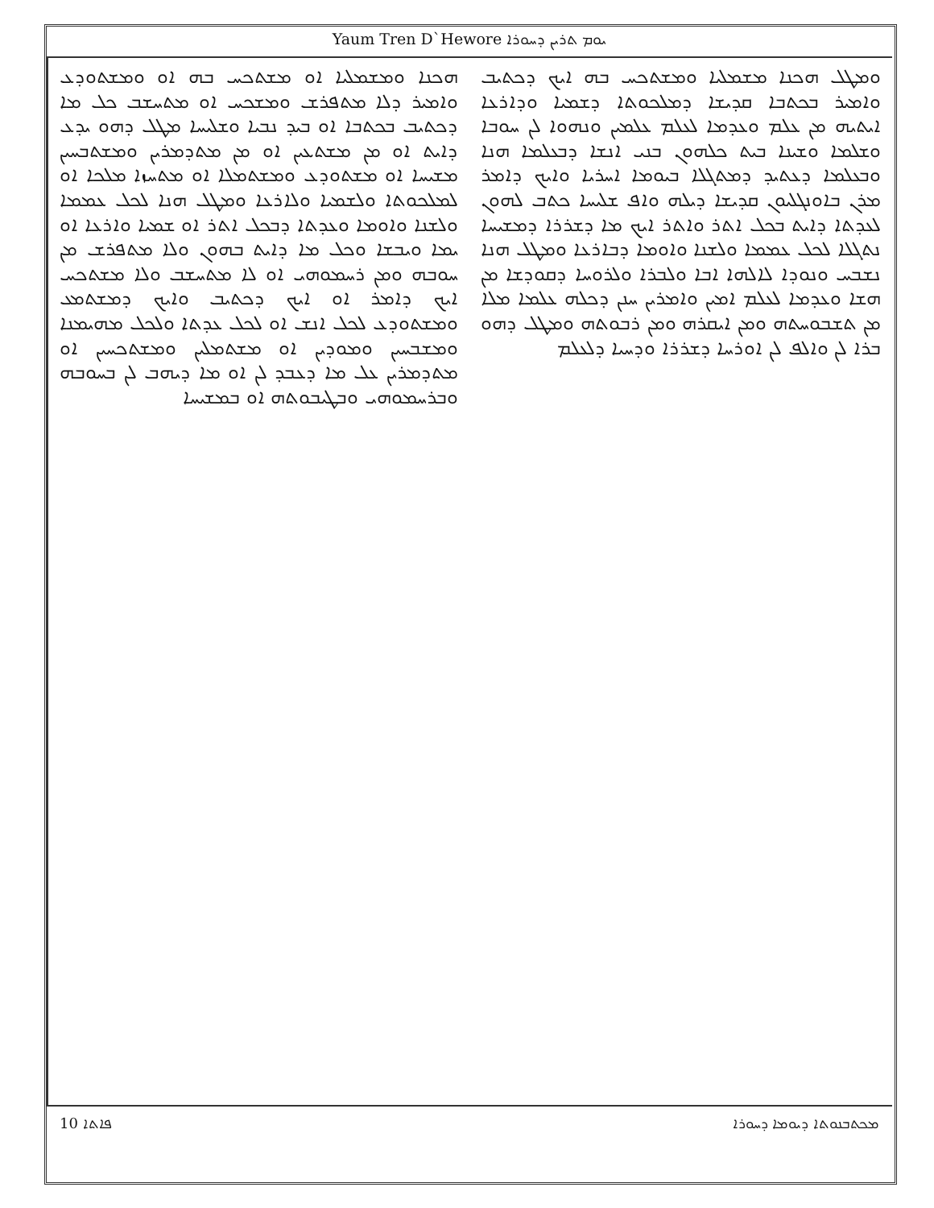Yaum Tren D`Hewore ܝܘܡ ܬܪܝܢ ܕܚܘܪܐ
ܘܡܛܠ ܗܟܢܐ ܡܫܡܠܝܐ ܘܡܫܬܟܚ ܒܗ ܐܝܟ ܕܟܬܝܒ ܘܐܡܝܪ ܒܟܬܒܐ ܩܕܝܫܐ ܕܡܠܟܘܬܐ ܕܫܡܝܐ ܘܕܐܪܥܐ ܐܝܬܝܗ ܡܢ ܥܠܡ ܘܥܕܡܐ ܠܥܠܡ ܥܠܡܝܢ ܘܢܗܘܐ ܠܢ ܚܘܒܐ ܘܫܠܡܐ ܘܫܝܢܐ ܒܝܬ ܟܠܗܘܢ ܒܢܝ ܐܢܫܐ ܕܒܥܠܡܐ ܗܢܐ ܘܒܥܠܡܐ ܕܥܬܝܕ ܕܡܬܓܠܐ ܒܝܘܡܐ ܐܚܪܝܐ ܘܐܝܟ ܕܐܡܪ ܡܪܢ ܒܐܘܢܓܠܝܘܢ ܩܕܝܫܐ ܕܝܠܗ ܘܐܦ ܫܠܝܚܐ ܟܬܒ ܠܗܘܢ ܠܥܕܬܐ ܕܐܝܬ ܒܟܠ ܐܬܪ ܘܐܬܪ ܐܝܟ ܡܐ ܕܫܪܪܐ ܕܡܫܝܚܐ ܢܬܓܠܐ ܠܟܠ ܥܡܡܐ ܘܠܫܢܐ ܘܐܘܡܐ ܕܒܐܪܥܐ ܘܡܛܠ ܗܢܐ ܢܫܒܚ ܘܢܘܕܐ ܠܐܠܗܐ ܐܒܐ ܘܠܒܪܐ ܘܠܪܘܚܐ ܕܩܘܕܫܐ ܡܢ ܗܫܐ ܘܥܕܡܐ ܠܥܠܡ ܐܡܝܢ ܘܐܡܪܝܢ ܚܢܢ ܕܟܠܗ ܥܠܡܐ ܡܠܐ ܡܢ ܬܫܒܘܚܬܗ ܘܡܢ ܐܝܩܪܗ ܘܡܢ ܪܒܘܬܗ ܘܡܛܠ ܕܗܘ ܒܪܐ ܠܢ ܘܐܠܦ ܠܢ ܐܘܪܚܐ ܕܫܪܪܐ ܘܕܚܝܐ ܕܠܥܠܡ
ܗܟܢܐ ܘܡܫܡܠܝܐ ܐܘ ܡܫܬܟܚ ܒܗ ܐܘ ܘܡܫܬܘܕܥ ܘܐܡܝܪ ܕܠܐ ܡܬܦܪܫ ܘܡܫܟܚ ܐܘ ܡܬܚܫܒ ܟܠ ܡܐ ܕܟܬܝܒ ܒܟܬܒܐ ܐܘ ܒܝܕ ܢܒܝܐ ܘܫܠܝܚܐ ܡܛܠ ܕܗܘ ܝܕܥ ܕܐܝܬ ܐܘ ܡܢ ܡܫܬܥܝܢ ܐܘ ܡܢ ܡܬܕܡܪܝܢ ܘܡܫܬܒܚܝܢ ܡܫܝܚܐ ܐܘ ܡܫܬܘܕܥ ܘܡܫܬܡܠܐ ܐܘ ܡܬܚܙܐ ܡܠܟܐ ܐܘ ܠܡܠܟܘܬܐ ܘܠܫܡܝܐ ܘܠܐܪܥܐ ܘܡܛܠ ܗܢܐ ܠܟܠ ܥܡܡܐ ܘܠܫܢܐ ܘܐܘܡܐ ܘܥܕܬܐ ܕܒܟܠ ܐܬܪ ܐܘ ܫܡܝܐ ܘܐܪܥܐ ܐܘ ܝܡܐ ܘܝܒܫܐ ܘܟܠ ܡܐ ܕܐܝܬ ܒܗܘܢ ܘܠܐ ܡܬܦܪܫ ܡܢ ܚܘܒܗ ܘܡܢ ܪܚܡܘܗܝ ܐܘ ܠܐ ܡܬܚܫܒ ܘܠܐ ܡܫܬܟܚ ܐܝܟ ܕܐܡܪ ܐܘ ܐܝܟ ܕܟܬܝܒ ܘܐܝܟ ܕܡܫܬܡܥ ܘܡܫܬܘܕܥ ܠܟܠ ܐܢܫ ܐܘ ܠܟܠ ܥܕܬܐ ܘܠܟܠ ܡܗܝܡܢܐ ܘܡܫܒܚܝܢ ܘܡܘܕܝܢ ܐܘ ܡܫܬܡܠܝܢ ܘܡܫܬܟܚܝܢ ܐܘ ܡܬܕܡܪܝܢ ܥܠ ܡܐ ܕܥܒܕ ܠܢ ܐܘ ܡܐ ܕܝܗܒ ܠܢ ܒܚܘܒܗ ܘܒܪܚܡܘܗܝ ܘܒܛܝܒܘܬܗ ܐܘ ܒܡܫܝܚܐ
10 ܦܐܬܐ ܡܟܬܒܢܘܬܐ ܕܝܘܡܐ ܕܚܘܪܐ